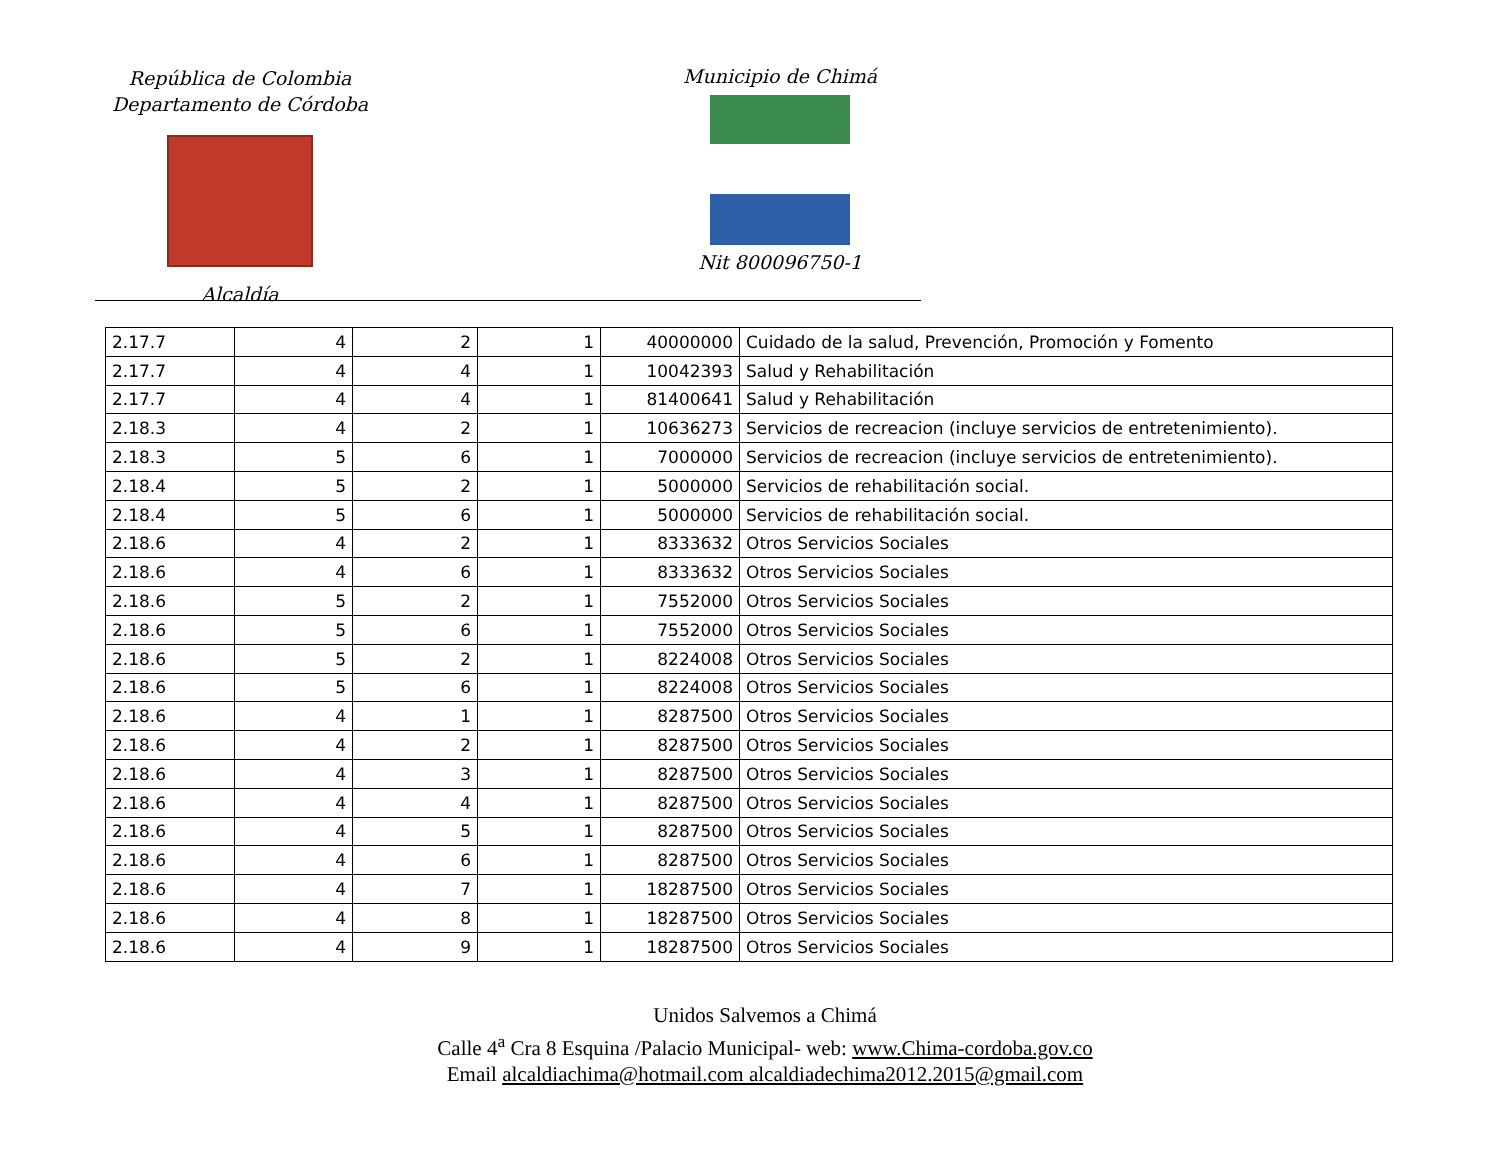República de Colombia
Departamento de Córdoba
Alcaldía
Municipio de Chimá
Nit 800096750-1
| 2.17.7 | 4 | 2 | 1 | 40000000 | Cuidado de la salud, Prevención, Promoción y Fomento |
| 2.17.7 | 4 | 4 | 1 | 10042393 | Salud y Rehabilitación |
| 2.17.7 | 4 | 4 | 1 | 81400641 | Salud y Rehabilitación |
| 2.18.3 | 4 | 2 | 1 | 10636273 | Servicios de recreacion (incluye servicios de entretenimiento). |
| 2.18.3 | 5 | 6 | 1 | 7000000 | Servicios de recreacion (incluye servicios de entretenimiento). |
| 2.18.4 | 5 | 2 | 1 | 5000000 | Servicios de rehabilitación social. |
| 2.18.4 | 5 | 6 | 1 | 5000000 | Servicios de rehabilitación social. |
| 2.18.6 | 4 | 2 | 1 | 8333632 | Otros Servicios Sociales |
| 2.18.6 | 4 | 6 | 1 | 8333632 | Otros Servicios Sociales |
| 2.18.6 | 5 | 2 | 1 | 7552000 | Otros Servicios Sociales |
| 2.18.6 | 5 | 6 | 1 | 7552000 | Otros Servicios Sociales |
| 2.18.6 | 5 | 2 | 1 | 8224008 | Otros Servicios Sociales |
| 2.18.6 | 5 | 6 | 1 | 8224008 | Otros Servicios Sociales |
| 2.18.6 | 4 | 1 | 1 | 8287500 | Otros Servicios Sociales |
| 2.18.6 | 4 | 2 | 1 | 8287500 | Otros Servicios Sociales |
| 2.18.6 | 4 | 3 | 1 | 8287500 | Otros Servicios Sociales |
| 2.18.6 | 4 | 4 | 1 | 8287500 | Otros Servicios Sociales |
| 2.18.6 | 4 | 5 | 1 | 8287500 | Otros Servicios Sociales |
| 2.18.6 | 4 | 6 | 1 | 8287500 | Otros Servicios Sociales |
| 2.18.6 | 4 | 7 | 1 | 18287500 | Otros Servicios Sociales |
| 2.18.6 | 4 | 8 | 1 | 18287500 | Otros Servicios Sociales |
| 2.18.6 | 4 | 9 | 1 | 18287500 | Otros Servicios Sociales |
Unidos Salvemos a Chimá
Calle 4<sup>a</sup> Cra 8 Esquina /Palacio Municipal- web: www.Chima-cordoba.gov.co
Email alcaldiachima@hotmail.com alcaldiadechima2012.2015@gmail.com